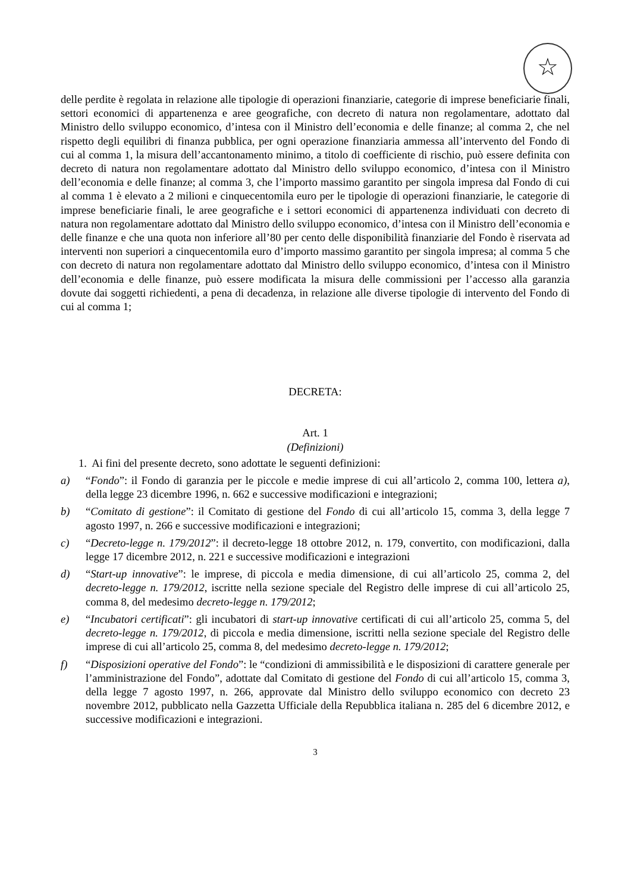☆
delle perdite è regolata in relazione alle tipologie di operazioni finanziarie, categorie di imprese beneficiarie finali, settori economici di appartenenza e aree geografiche, con decreto di natura non regolamentare, adottato dal Ministro dello sviluppo economico, d’intesa con il Ministro dell’economia e delle finanze; al comma 2, che nel rispetto degli equilibri di finanza pubblica, per ogni operazione finanziaria ammessa all’intervento del Fondo di cui al comma 1, la misura dell’accantonamento minimo, a titolo di coefficiente di rischio, può essere definita con decreto di natura non regolamentare adottato dal Ministro dello sviluppo economico, d’intesa con il Ministro dell’economia e delle finanze; al comma 3, che l’importo massimo garantito per singola impresa dal Fondo di cui al comma 1 è elevato a 2 milioni e cinquecentomila euro per le tipologie di operazioni finanziarie, le categorie di imprese beneficiarie finali, le aree geografiche e i settori economici di appartenenza individuati con decreto di natura non regolamentare adottato dal Ministro dello sviluppo economico, d’intesa con il Ministro dell’economia e delle finanze e che una quota non inferiore all’80 per cento delle disponibilità finanziarie del Fondo è riservata ad interventi non superiori a cinquecentomila euro d’importo massimo garantito per singola impresa; al comma 5 che con decreto di natura non regolamentare adottato dal Ministro dello sviluppo economico, d’intesa con il Ministro dell’economia e delle finanze, può essere modificata la misura delle commissioni per l’accesso alla garanzia dovute dai soggetti richiedenti, a pena di decadenza, in relazione alle diverse tipologie di intervento del Fondo di cui al comma 1;
DECRETA:
Art. 1
(Definizioni)
1. Ai fini del presente decreto, sono adottate le seguenti definizioni:
a) “Fondo”: il Fondo di garanzia per le piccole e medie imprese di cui all’articolo 2, comma 100, lettera a), della legge 23 dicembre 1996, n. 662 e successive modificazioni e integrazioni;
b) “Comitato di gestione”: il Comitato di gestione del Fondo di cui all’articolo 15, comma 3, della legge 7 agosto 1997, n. 266 e successive modificazioni e integrazioni;
c) “Decreto-legge n. 179/2012”: il decreto-legge 18 ottobre 2012, n. 179, convertito, con modificazioni, dalla legge 17 dicembre 2012, n. 221 e successive modificazioni e integrazioni
d) “Start-up innovative”: le imprese, di piccola e media dimensione, di cui all’articolo 25, comma 2, del decreto-legge n. 179/2012, iscritte nella sezione speciale del Registro delle imprese di cui all’articolo 25, comma 8, del medesimo decreto-legge n. 179/2012;
e) “Incubatori certificati”: gli incubatori di start-up innovative certificati di cui all’articolo 25, comma 5, del decreto-legge n. 179/2012, di piccola e media dimensione, iscritti nella sezione speciale del Registro delle imprese di cui all’articolo 25, comma 8, del medesimo decreto-legge n. 179/2012;
f) “Disposizioni operative del Fondo”: le “condizioni di ammissibilità e le disposizioni di carattere generale per l’amministrazione del Fondo”, adottate dal Comitato di gestione del Fondo di cui all’articolo 15, comma 3, della legge 7 agosto 1997, n. 266, approvate dal Ministro dello sviluppo economico con decreto 23 novembre 2012, pubblicato nella Gazzetta Ufficiale della Repubblica italiana n. 285 del 6 dicembre 2012, e successive modificazioni e integrazioni.
3